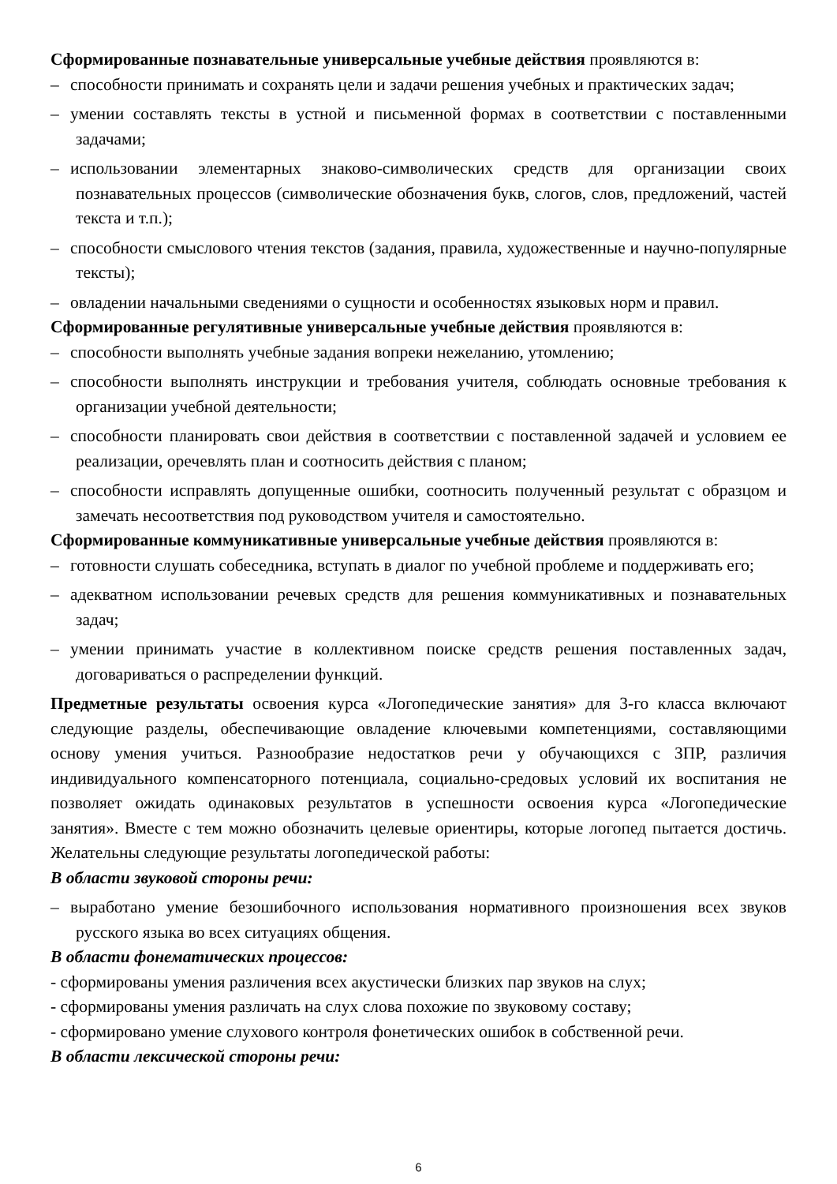Сформированные познавательные универсальные учебные действия проявляются в:
– способности принимать и сохранять цели и задачи решения учебных и практических задач;
– умении составлять тексты в устной и письменной формах в соответствии с поставленными задачами;
– использовании элементарных знаково-символических средств для организации своих познавательных процессов (символические обозначения букв, слогов, слов, предложений, частей текста и т.п.);
– способности смыслового чтения текстов (задания, правила, художественные и научно-популярные тексты);
– овладении начальными сведениями о сущности и особенностях языковых норм и правил.
Сформированные регулятивные универсальные учебные действия проявляются в:
– способности выполнять учебные задания вопреки нежеланию, утомлению;
– способности выполнять инструкции и требования учителя, соблюдать основные требования к организации учебной деятельности;
– способности планировать свои действия в соответствии с поставленной задачей и условием ее реализации, оречевлять план и соотносить действия с планом;
– способности исправлять допущенные ошибки, соотносить полученный результат с образцом и замечать несоответствия под руководством учителя и самостоятельно.
Сформированные коммуникативные универсальные учебные действия проявляются в:
– готовности слушать собеседника, вступать в диалог по учебной проблеме и поддерживать его;
– адекватном использовании речевых средств для решения коммуникативных и познавательных задач;
– умении принимать участие в коллективном поиске средств решения поставленных задач, договариваться о распределении функций.
Предметные результаты освоения курса «Логопедические занятия» для 3-го класса включают следующие разделы, обеспечивающие овладение ключевыми компетенциями, составляющими основу умения учиться. Разнообразие недостатков речи у обучающихся с ЗПР, различия индивидуального компенсаторного потенциала, социально-средовых условий их воспитания не позволяет ожидать одинаковых результатов в успешности освоения курса «Логопедические занятия». Вместе с тем можно обозначить целевые ориентиры, которые логопед пытается достичь. Желательны следующие результаты логопедической работы:
В области звуковой стороны речи:
– выработано умение безошибочного использования нормативного произношения всех звуков русского языка во всех ситуациях общения.
В области фонематических процессов:
- сформированы умения различения всех акустически близких пар звуков на слух;
- сформированы умения различать на слух слова похожие по звуковому составу;
- сформировано умение слухового контроля фонетических ошибок в собственной речи.
В области лексической стороны речи:
6